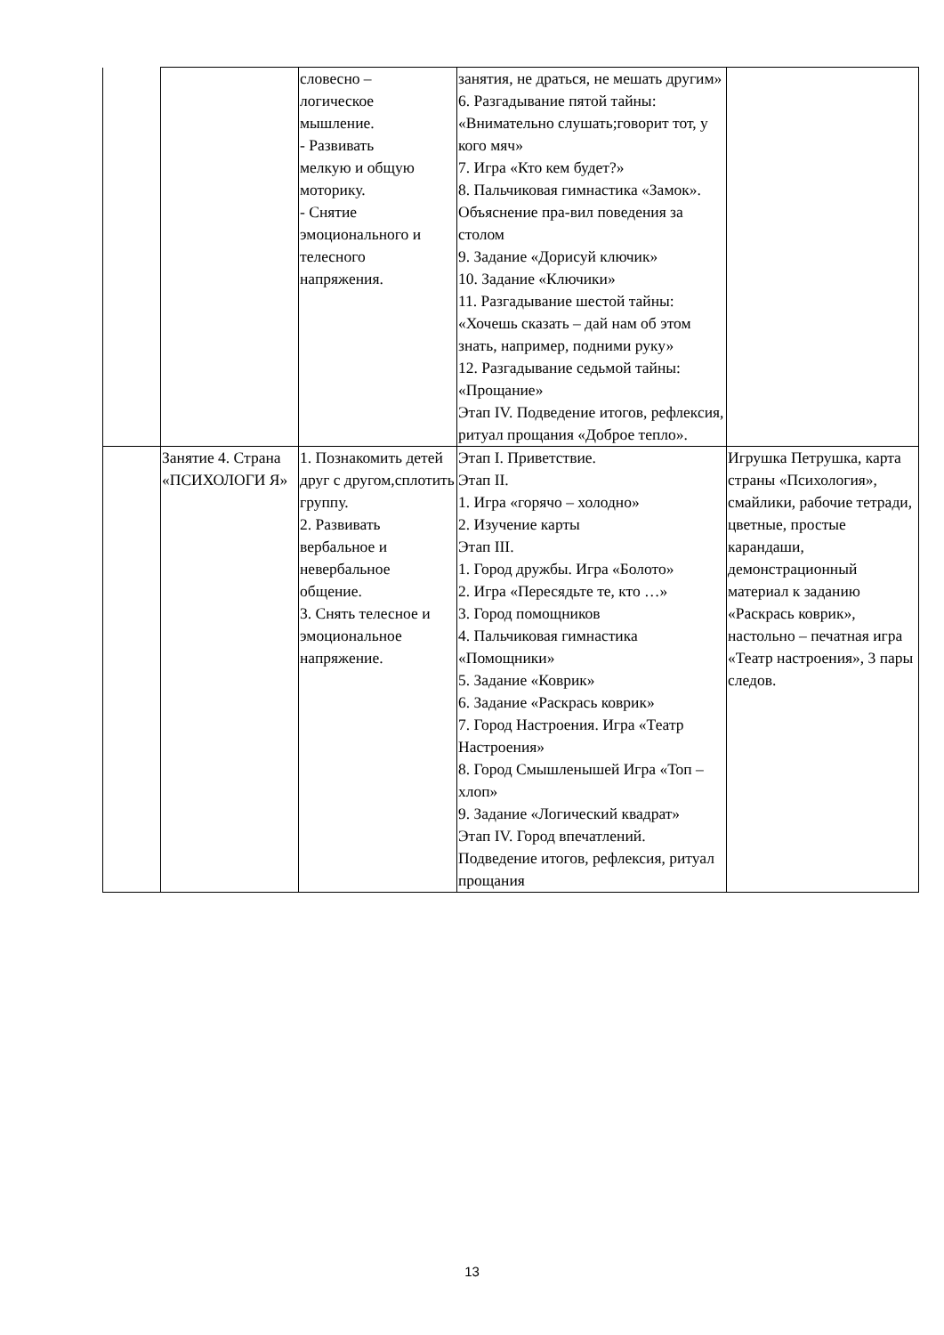| | | словесно – логическое мышление. - Развивать мелкую и общую моторику. - Снятие эмоционального и телесного напряжения. | занятия, не драться, не мешать другим» 6. Разгадывание пятой тайны: «Внимательно слушать;говорит тот, у кого мяч» 7. Игра «Кто кем будет?» 8. Пальчиковая гимнастика «Замок». Объяснение пра-вил поведения за столом 9. Задание «Дорисуй ключик» 10. Задание «Ключики» 11. Разгадывание шестой тайны: «Хочешь сказать – дай нам об этом знать, например, подними руку» 12. Разгадывание седьмой тайны: «Прощание» Этап IV. Подведение итогов, рефлексия, ритуал прощания «Доброе тепло». | |
| | Занятие 4. Страна «ПСИХОЛОГИ Я» | 1. Познакомить детей друг с другом,сплотить группу. 2. Развивать вербальное и невербальное общение. 3. Снять телесное и эмоциональное напряжение. | Этап I. Приветствие. Этап II. 1. Игра «горячо – холодно» 2. Изучение карты Этап III. 1. Город дружбы. Игра «Болото» 2. Игра «Пересядьте те, кто …» 3. Город помощников 4. Пальчиковая гимнастика «Помощники» 5. Задание «Коврик» 6. Задание «Раскрась коврик» 7. Город Настроения. Игра «Театр Настроения» 8. Город Смышленышей Игра «Топ – хлоп» 9. Задание «Логический квадрат» Этап IV. Город впечатлений. Подведение итогов, рефлексия, ритуал прощания | Игрушка Петрушка, карта страны «Психология», смайлики, рабочие тетради, цветные, простые карандаши, демонстрационный материал к заданию «Раскрась коврик», настольно – печатная игра «Театр настроения», 3 пары следов. |
13